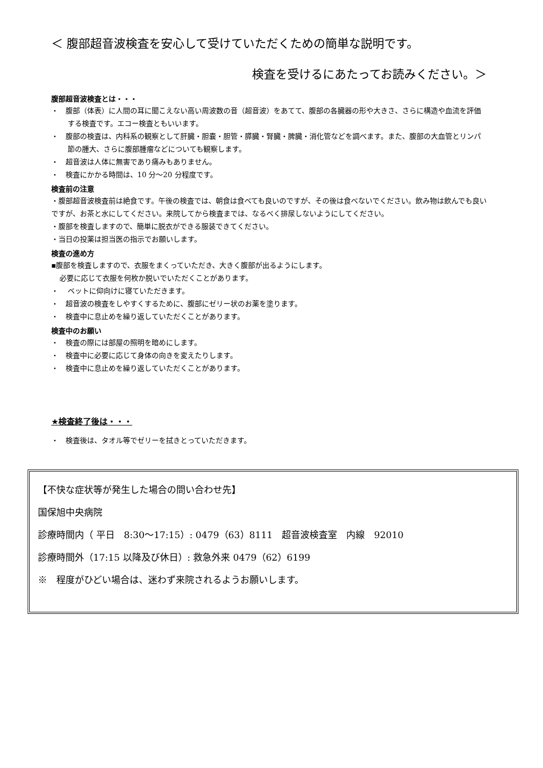＜ 腹部超音波検査を安心して受けていただくための簡単な説明です。
検査を受けるにあたってお読みください。＞
腹部超音波検査とは・・・
・　腹部（体表）に人間の耳に聞こえない高い周波数の音（超音波）をあてて、腹部の各臓器の形や大きさ、さらに構造や血流を評価する検査です。エコー検査ともいいます。
・　腹部の検査は、内科系の観察として肝臓・胆嚢・胆管・膵臓・腎臓・脾臓・消化管などを調べます。また、腹部の大血管とリンパ節の腫大、さらに腹部腫瘤などについても観察します。
・　超音波は人体に無害であり痛みもありません。
・　検査にかかる時間は、10 分～20 分程度です。
検査前の注意
・腹部超音波検査前は絶食です。午後の検査では、朝食は食べても良いのですが、その後は食べないでください。飲み物は飲んでも良いですが、お茶と水にしてください。来院してから検査までは、なるべく排尿しないようにしてください。
・腹部を検査しますので、簡単に脱衣ができる服装できてください。
・当日の投薬は担当医の指示でお願いします。
検査の進め方
▪腹部を検査しますので、衣服をまくっていただき、大きく腹部が出るようにします。
必要に応じて衣服を何枚か脱いでいただくことがあります。
・　 ベットに仰向けに寝ていただきます。
・　超音波の検査をしやすくするために、腹部にゼリー状のお薬を塗ります。
・　検査中に息止めを繰り返していただくことがあります。
検査中のお願い
・　検査の際には部屋の照明を暗めにします。
・　検査中に必要に応じて身体の向きを変えたりします。
・　検査中に息止めを繰り返していただくことがあります。
★検査終了後は・・・
・　検査後は、タオル等でゼリーを拭きとっていただきます。
【不快な症状等が発生した場合の問い合わせ先】
国保旭中央病院
診療時間内（ 平日　8:30～17:15）: 0479（63）8111　超音波検査室　内線　92010
診療時間外（17:15 以降及び休日）: 救急外来 0479（62）6199
※　程度がひどい場合は、迷わず来院されるようお願いします。